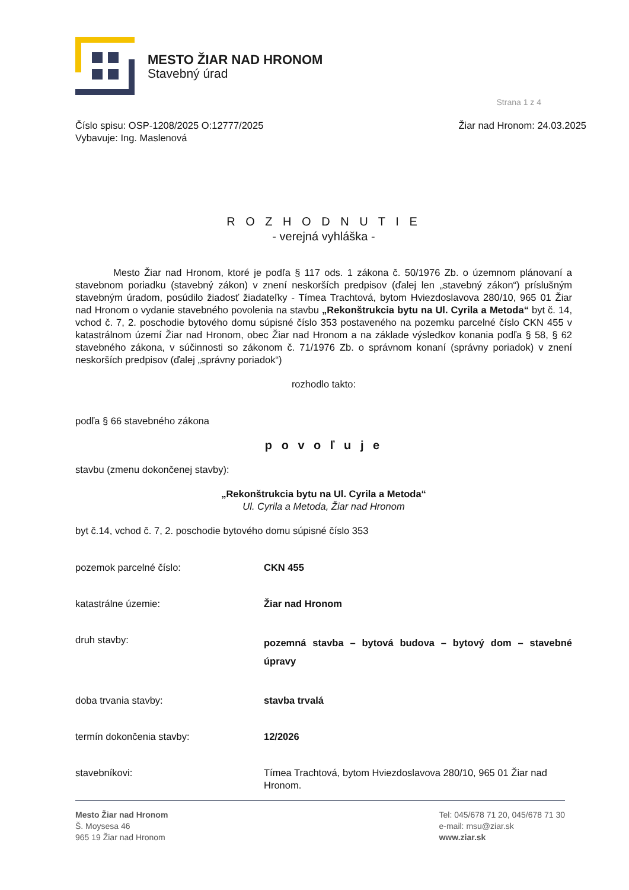MESTO ŽIAR NAD HRONOM
Stavebný úrad
Strana 1 z 4
Číslo spisu: OSP-1208/2025 O:12777/2025
Vybavuje: Ing. Maslenová
Žiar nad Hronom: 24.03.2025
R O Z H O D N U T I E
- verejná vyhláška -
Mesto Žiar nad Hronom, ktoré je podľa § 117 ods. 1 zákona č. 50/1976 Zb. o územnom plánovaní a stavebnom poriadku (stavebný zákon) v znení neskorších predpisov (ďalej len „stavebný zákon“) príslušným stavebným úradom, posúdilo žiadosť žiadateľky - Tímea Trachtová, bytom Hviezdoslavova 280/10, 965 01 Žiar nad Hronom o vydanie stavebného povolenia na stavbu „Rekonštrukcia bytu na Ul. Cyrila a Metoda“ byt č. 14, vchod č. 7, 2. poschodie bytového domu súpisné číslo 353 postaveného na pozemku parcelné číslo CKN 455 v katastrálnom území Žiar nad Hronom, obec Žiar nad Hronom a na základe výsledkov konania podľa § 58, § 62 stavebného zákona, v súčinnosti so zákonom č. 71/1976 Zb. o správnom konaní (správny poriadok) v znení neskorších predpisov (ďalej „správny poriadok“)
rozhodlo takto:
podľa § 66 stavebného zákona
p o v o ľ u j e
stavbu (zmenu dokončenej stavby):
„Rekonštrukcia bytu na Ul. Cyrila a Metoda“
Ul. Cyrila a Metoda, Žiar nad Hronom
byt č.14, vchod č. 7, 2. poschodie bytového domu súpisné číslo 353
pozemok parcelné číslo:
CKN 455
katastrálne územie:
Žiar nad Hronom
druh stavby:
pozemná stavba – bytová budova – bytový dom – stavebné úpravy
doba trvania stavby:
stavba trvalá
termín dokončenia stavby:
12/2026
stavebníkovi:
Tímea Trachtová, bytom Hviezdoslavova 280/10, 965 01 Žiar nad Hronom.
Mesto Žiar nad Hronom
Š. Moysesa 46
965 19 Žiar nad Hronom
Tel: 045/678 71 20, 045/678 71 30
e-mail: msu@ziar.sk
www.ziar.sk